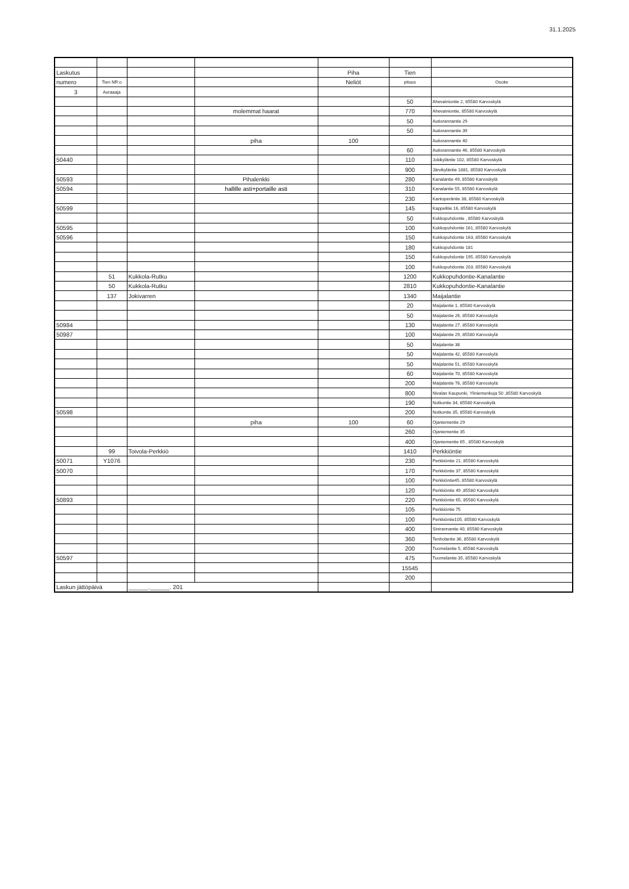31.1.2025
| Laskutus | | | | Piha | Tien | |
| numero | Tien NR:o | | | Neliöt | pituus | Osoite |
| 3 | Auraaaja | | | | | |
| | | | | | 50 | Ahevainiontie 2, 85580 Karvoskylä |
| | | | molemmat haarat | | 770 | Ahevainiontie, 85580 Karvoskylä |
| | | | | | 50 | Autiorannantie 29 |
| | | | | | 50 | Autiorannantie 39 |
| | | | piha | 100 | | Autiorannantie 40 |
| | | | | | 60 | Autiorannantie 46, 85580 Karvoskylä |
| 50440 | | | | | 110 | Jokikyläntie 102, 85580 Karvoskylä |
| | | | | | 900 | Järvikyläntie 1881, 85580 Karvoskylä |
| 50593 | | | Pihalenkki | | 280 | Kanalantie 49, 85580 Karvoskylä |
| 50594 | | | hallille asti+portaille asti | | 310 | Kanalantie 55, 85580 Karvoskylä |
| | | | | | 230 | Kantoperäntie 38, 85580 Karvoskylä |
| 50599 | | | | | 145 | Kappelitie 16, 85580 Karvoskylä |
| | | | | | 50 | Kukkopuhdontie , 85580 Karvoskylä |
| 50595 | | | | | 100 | Kukkopuhdontie 161, 85580 Karvoskylä |
| 50596 | | | | | 150 | Kukkopuhdontie 163, 85580 Karvoskylä |
| | | | | | 180 | Kukkopuhdontie 181 |
| | | | | | 150 | Kukkopuhdontie 195, 85580 Karvoskylä |
| | | | | | 100 | Kukkopuhdontie 203, 85580 Karvoskylä |
| | 51 | Kukkola-Rutku | | | 1200 | Kukkopuhdontie-Kanalantie |
| | 50 | Kukkola-Rutku | | | 2810 | Kukkopuhdontie-Kanalantie |
| | 137 | Jokivarren | | | 1340 | Maijalantie |
| | | | | | 20 | Maijalantie 1, 85580 Karvoskylä |
| | | | | | 50 | Maijalantie 26, 85580 Karvoskylä |
| 50984 | | | | | 130 | Maijalantie 27, 85580 Karvoskylä |
| 50987 | | | | | 100 | Maijalantie 29, 85580 Karvoskylä |
| | | | | | 50 | Maijalantie 38 |
| | | | | | 50 | Maijalantie 42, 85580 Karvoskylä |
| | | | | | 50 | Maijalantie 51, 85580 Karvoskylä |
| | | | | | 60 | Maijalantie 70, 85580 Karvoskylä |
| | | | | | 200 | Maijalantie 76, 85580 Karvoskylä |
| | | | | | 800 | Nivalan Kaupunki, Yliniemenkuja 50 ,85580 Karvoskylä |
| | | | | | 190 | Notkontie 34, 85580 Karvoskylä |
| 50598 | | | | | 200 | Notkontie 35, 85580 Karvoskylä |
| | | | piha | 100 | 60 | Ojaniementie 29 |
| | | | | | 260 | Ojaniementie 35 |
| | | | | | 400 | Ojaniementie 65 , 85580 Karvoskylä |
| | 99 | Toivola-Perkkiö | | | 1410 | Perkkiöntie |
| 50071 | Y1076 | | | | 230 | Perkkiöntie 21, 85580 Karvoskylä |
| 50070 | | | | | 170 | Perkkiöntie 37, 85580 Karvoskylä |
| | | | | | 100 | Perkkiöntie45, 85580 Karvoskylä |
| | | | | | 120 | Perkkiöntie 49 ,85580 Karvoskylä |
| 50893 | | | | | 220 | Perkkiöntie 65, 85580 Karvoskylä |
| | | | | | 105 | Perkkiöntie 75 |
| | | | | | 100 | Perkkiöntie105, 85580 Karvoskylä |
| | | | | | 400 | Sinirannantie 40, 85580 Karvoskylä |
| | | | | | 360 | Tenholantie 36, 85580 Karvoskylä |
| | | | | | 200 | Tuomelantie 5, 85580 Karvoskylä |
| 50597 | | | | | 475 | Tuomelantie 35, 85580 Karvoskylä |
| | | | | | 15545 | |
| | | | | | 200 | |
| Laskun jättöpäivä | | ______.______. 201 | | | | |